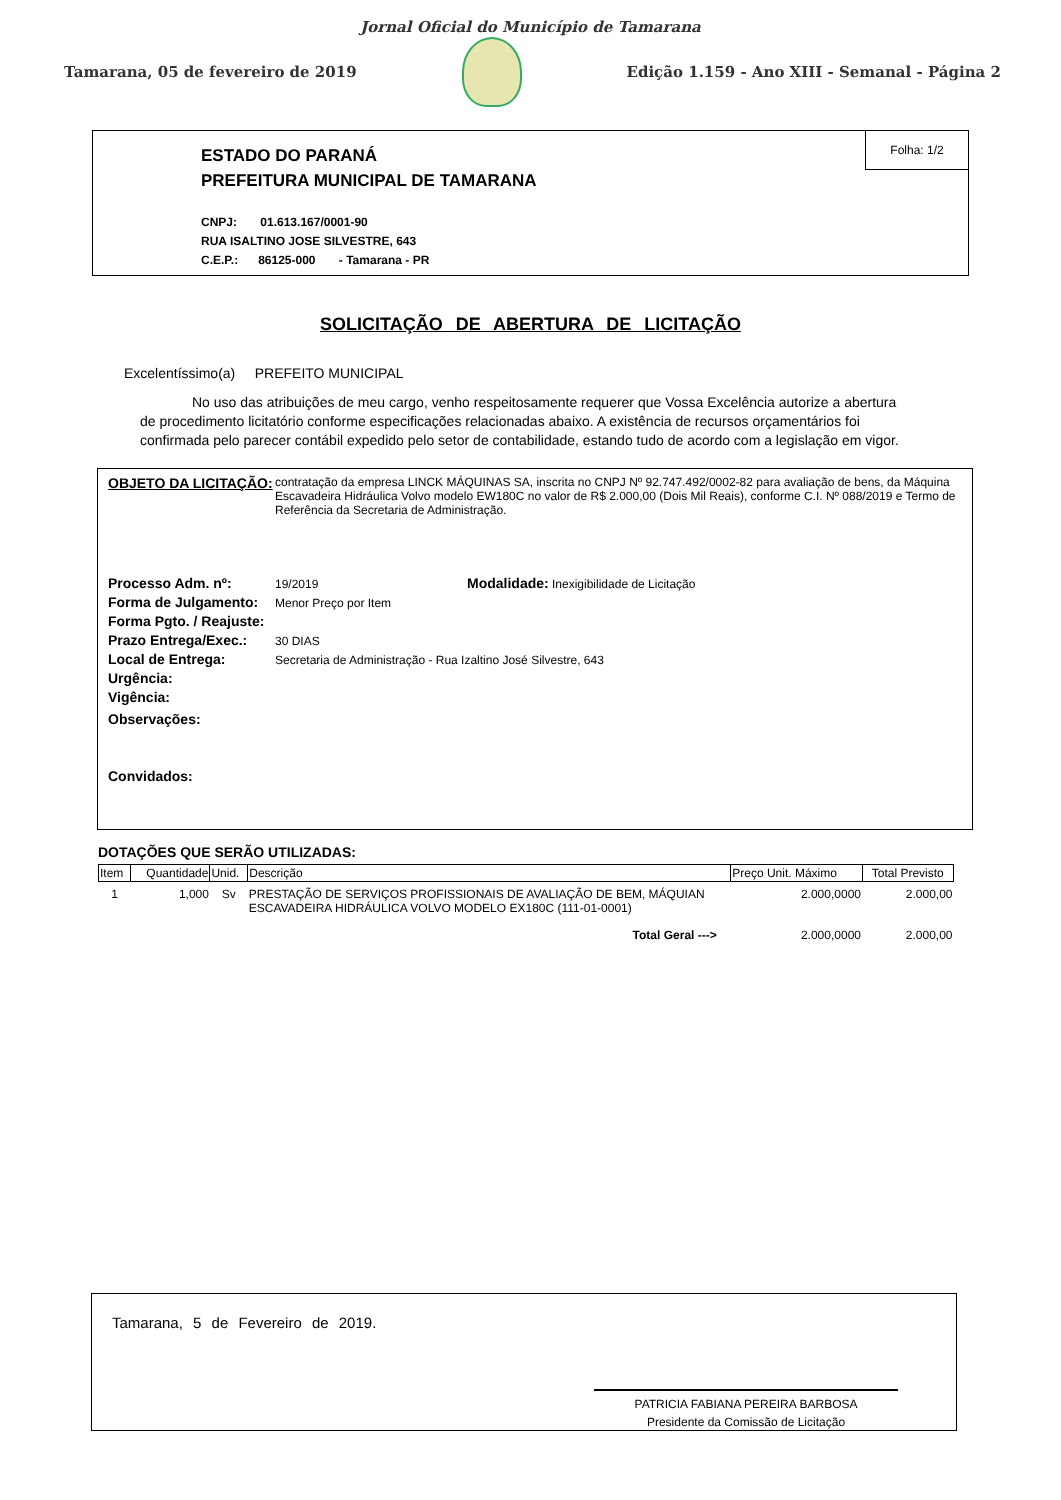Jornal Oficial do Município de Tamarana
Tamarana, 05 de fevereiro de 2019
Edição 1.159 - Ano XIII - Semanal - Página 2
Folha: 1/2
ESTADO DO PARANÁ
PREFEITURA MUNICIPAL DE TAMARANA
CNPJ: 01.613.167/0001-90
RUA ISALTINO JOSE SILVESTRE, 643
C.E.P.: 86125-000 - Tamarana - PR
SOLICITAÇÃO DE ABERTURA DE LICITAÇÃO
Excelentíssimo(a) PREFEITO MUNICIPAL
No uso das atribuições de meu cargo, venho respeitosamente requerer que Vossa Excelência autorize a abertura de procedimento licitatório conforme especificações relacionadas abaixo. A existência de recursos orçamentários foi confirmada pelo parecer contábil expedido pelo setor de contabilidade, estando tudo de acordo com a legislação em vigor.
OBJETO DA LICITAÇÃO: contratação da empresa LINCK MÁQUINAS SA, inscrita no CNPJ Nº 92.747.492/0002-82 para avaliação de bens, da Máquina Escavadeira Hidráulica Volvo modelo EW180C no valor de R$ 2.000,00 (Dois Mil Reais), conforme C.I. Nº 088/2019 e Termo de Referência da Secretaria de Administração.
Processo Adm. nº: 19/2019 Modalidade: Inexigibilidade de Licitação
Forma de Julgamento: Menor Preço por Item
Forma Pgto. / Reajuste:
Prazo Entrega/Exec.: 30 DIAS
Local de Entrega: Secretaria de Administração - Rua Izaltino José Silvestre, 643
Urgência:
Vigência:
Observações:
Convidados:
DOTAÇÕES QUE SERÃO UTILIZADAS:
| Item | Quantidade | Unid. | Descrição | Preço Unit. Máximo | Total Previsto |
| --- | --- | --- | --- | --- | --- |
| 1 | 1,000 | Sv | PRESTAÇÃO DE SERVIÇOS PROFISSIONAIS DE AVALIAÇÃO DE BEM, MÁQUIAN ESCAVADEIRA HIDRÁULICA VOLVO MODELO EX180C (111-01-0001) | 2.000,0000 | 2.000,00 |
| Total Geral ---> | | | | 2.000,0000 | 2.000,00 |
Tamarana, 5 de Fevereiro de 2019.
PATRICIA FABIANA PEREIRA BARBOSA
Presidente da Comissão de Licitação